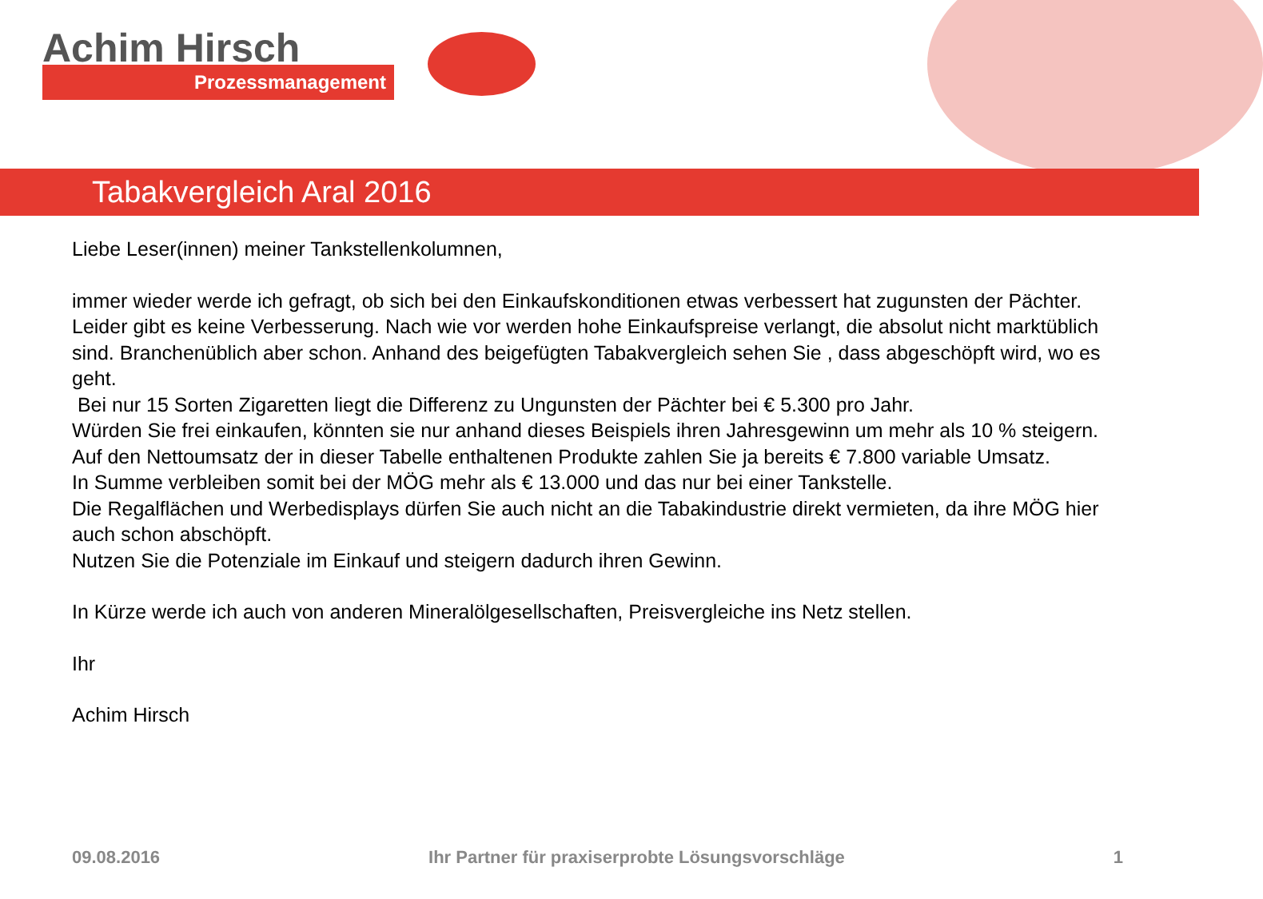Achim Hirsch
Prozessmanagement
Tabakvergleich Aral 2016
Liebe Leser(innen) meiner Tankstellenkolumnen,
immer wieder werde ich gefragt, ob sich bei den Einkaufskonditionen etwas verbessert hat zugunsten der Pächter.
Leider gibt es keine Verbesserung. Nach wie vor werden hohe Einkaufspreise verlangt, die absolut nicht marktüblich sind. Branchenüblich aber schon. Anhand des beigefügten Tabakvergleich sehen Sie , dass abgeschöpft wird, wo es geht.
Bei nur 15 Sorten Zigaretten liegt die Differenz zu Ungunsten der Pächter bei € 5.300 pro Jahr.
Würden Sie frei einkaufen, könnten sie nur anhand dieses Beispiels ihren Jahresgewinn um mehr als 10 % steigern.
Auf den Nettoumsatz der in dieser Tabelle enthaltenen Produkte zahlen Sie ja bereits € 7.800 variable Umsatz.
In Summe verbleiben somit bei der MÖG mehr als € 13.000 und das nur bei einer Tankstelle.
Die Regalflächen und Werbedisplays dürfen Sie auch nicht an die Tabakindustrie direkt vermieten, da ihre MÖG hier auch schon abschöpft.
Nutzen Sie die Potenziale im Einkauf und steigern dadurch ihren Gewinn.
In Kürze werde ich auch von anderen Mineralölgesellschaften, Preisvergleiche ins Netz stellen.
Ihr
Achim Hirsch
09.08.2016 Ihr Partner für praxiserprobte Lösungsvorschläge 1